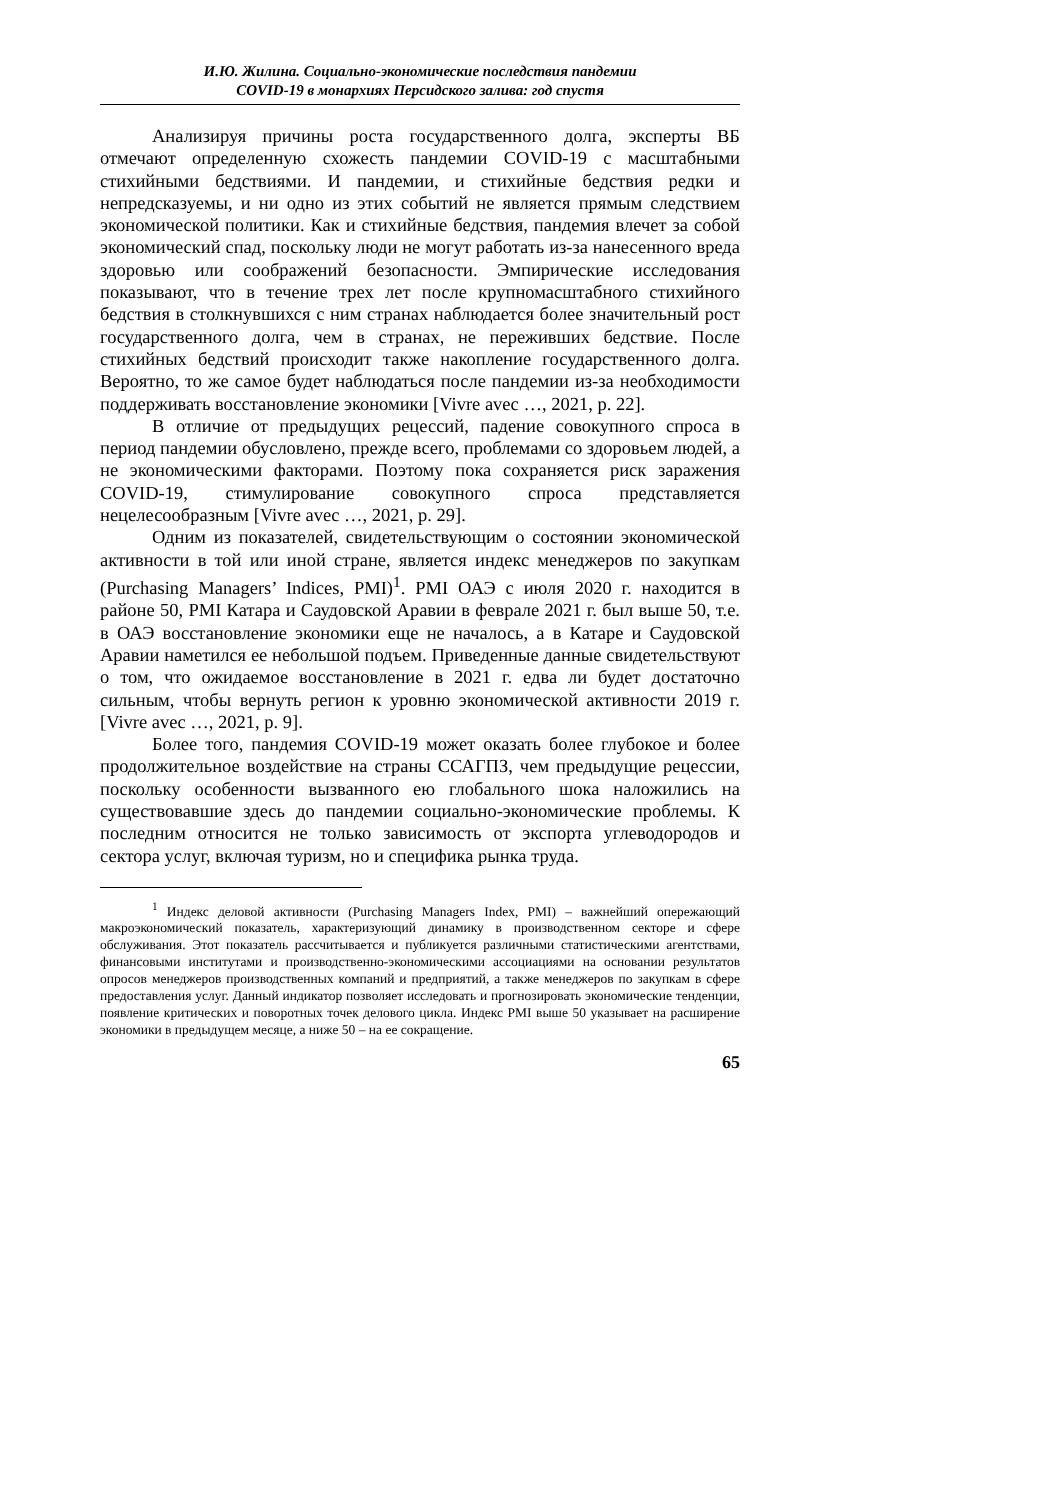И.Ю. Жилина. Социально-экономические последствия пандемии
COVID-19 в монархиях Персидского залива: год спустя
Анализируя причины роста государственного долга, эксперты ВБ отмечают определенную схожесть пандемии COVID-19 с масштабными стихийными бедствиями. И пандемии, и стихийные бедствия редки и непредсказуемы, и ни одно из этих событий не является прямым следствием экономической политики. Как и стихийные бедствия, пандемия влечет за собой экономический спад, поскольку люди не могут работать из-за нанесенного вреда здоровью или соображений безопасности. Эмпирические исследования показывают, что в течение трех лет после крупномасштабного стихийного бедствия в столкнувшихся с ним странах наблюдается более значительный рост государственного долга, чем в странах, не переживших бедствие. После стихийных бедствий происходит также накопление государственного долга. Вероятно, то же самое будет наблюдаться после пандемии из-за необходимости поддерживать восстановление экономики [Vivre avec …, 2021, p. 22].
В отличие от предыдущих рецессий, падение совокупного спроса в период пандемии обусловлено, прежде всего, проблемами со здоровьем людей, а не экономическими факторами. Поэтому пока сохраняется риск заражения COVID-19, стимулирование совокупного спроса представляется нецелесообразным [Vivre avec …, 2021, p. 29].
Одним из показателей, свидетельствующим о состоянии экономической активности в той или иной стране, является индекс менеджеров по закупкам (Purchasing Managers’ Indices, PMI)<sup>1</sup>. PMI ОАЭ с июля 2020 г. находится в районе 50, PMI Катара и Саудовской Аравии в феврале 2021 г. был выше 50, т.е. в ОАЭ восстановление экономики еще не началось, а в Катаре и Саудовской Аравии наметился ее небольшой подъем. Приведенные данные свидетельствуют о том, что ожидаемое восстановление в 2021 г. едва ли будет достаточно сильным, чтобы вернуть регион к уровню экономической активности 2019 г. [Vivre avec …, 2021, p. 9].
Более того, пандемия COVID-19 может оказать более глубокое и более продолжительное воздействие на страны ССАГПЗ, чем предыдущие рецессии, поскольку особенности вызванного ею глобального шока наложились на существовавшие здесь до пандемии социально-экономические проблемы. К последним относится не только зависимость от экспорта углеводородов и сектора услуг, включая туризм, но и специфика рынка труда.
<sup>1</sup> Индекс деловой активности (Purchasing Managers Index, PMI) – важнейший опережающий макроэкономический показатель, характеризующий динамику в производственном секторе и сфере обслуживания. Этот показатель рассчитывается и публикуется различными статистическими агентствами, финансовыми институтами и производственно-экономическими ассоциациями на основании результатов опросов менеджеров производственных компаний и предприятий, а также менеджеров по закупкам в сфере предоставления услуг. Данный индикатор позволяет исследовать и прогнозировать экономические тенденции, появление критических и поворотных точек делового цикла. Индекс PMI выше 50 указывает на расширение экономики в предыдущем месяце, а ниже 50 – на ее сокращение.
65